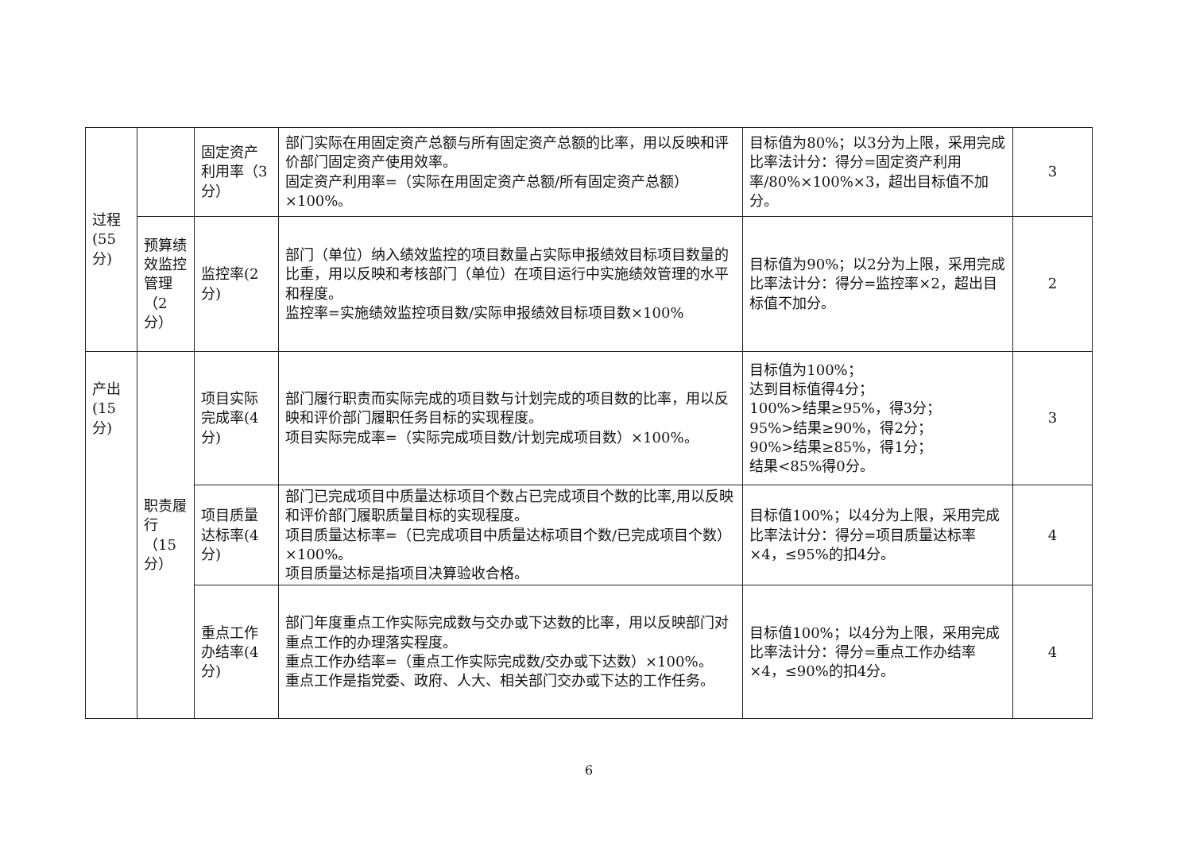| 过程 (55 分) | | 固定资产利用率（3分） | 部门实际在用固定资产总额与所有固定资产总额的比率，用以反映和评价部门固定资产使用效率。 固定资产利用率=（实际在用固定资产总额/所有固定资产总额）×100%。 | 目标值为80%；以3分为上限，采用完成比率法计分：得分=固定资产利用率/80%×100%×3，超出目标值不加分。 | 3 |
| | 预算绩效监控管理（2分） | 监控率(2分) | 部门（单位）纳入绩效监控的项目数量占实际申报绩效目标项目数量的比重，用以反映和考核部门（单位）在项目运行中实施绩效管理的水平和程度。 监控率=实施绩效监控项目数/实际申报绩效目标项目数×100% | 目标值为90%；以2分为上限，采用完成比率法计分：得分=监控率×2，超出目标值不加分。 | 2 |
| 产出 (15 分) | 职责履行（15分） | 项目实际完成率(4分) | 部门履行职责而实际完成的项目数与计划完成的项目数的比率，用以反映和评价部门履职任务目标的实现程度。 项目实际完成率=（实际完成项目数/计划完成项目数）×100%。 | 目标值为100%； 达到目标值得4分； 100%>结果≥95%，得3分； 95%>结果≥90%，得2分； 90%>结果≥85%，得1分； 结果<85%得0分。 | 3 |
| | | 项目质量达标率(4分) | 部门已完成项目中质量达标项目个数占已完成项目个数的比率,用以反映和评价部门履职质量目标的实现程度。 项目质量达标率=（已完成项目中质量达标项目个数/已完成项目个数）×100%。 项目质量达标是指项目决算验收合格。 | 目标值100%；以4分为上限，采用完成比率法计分：得分=项目质量达标率×4，≤95%的扣4分。 | 4 |
| | | 重点工作办结率(4分) | 部门年度重点工作实际完成数与交办或下达数的比率，用以反映部门对重点工作的办理落实程度。 重点工作办结率=（重点工作实际完成数/交办或下达数）×100%。 重点工作是指党委、政府、人大、相关部门交办或下达的工作任务。 | 目标值100%；以4分为上限，采用完成比率法计分：得分=重点工作办结率×4，≤90%的扣4分。 | 4 |
6